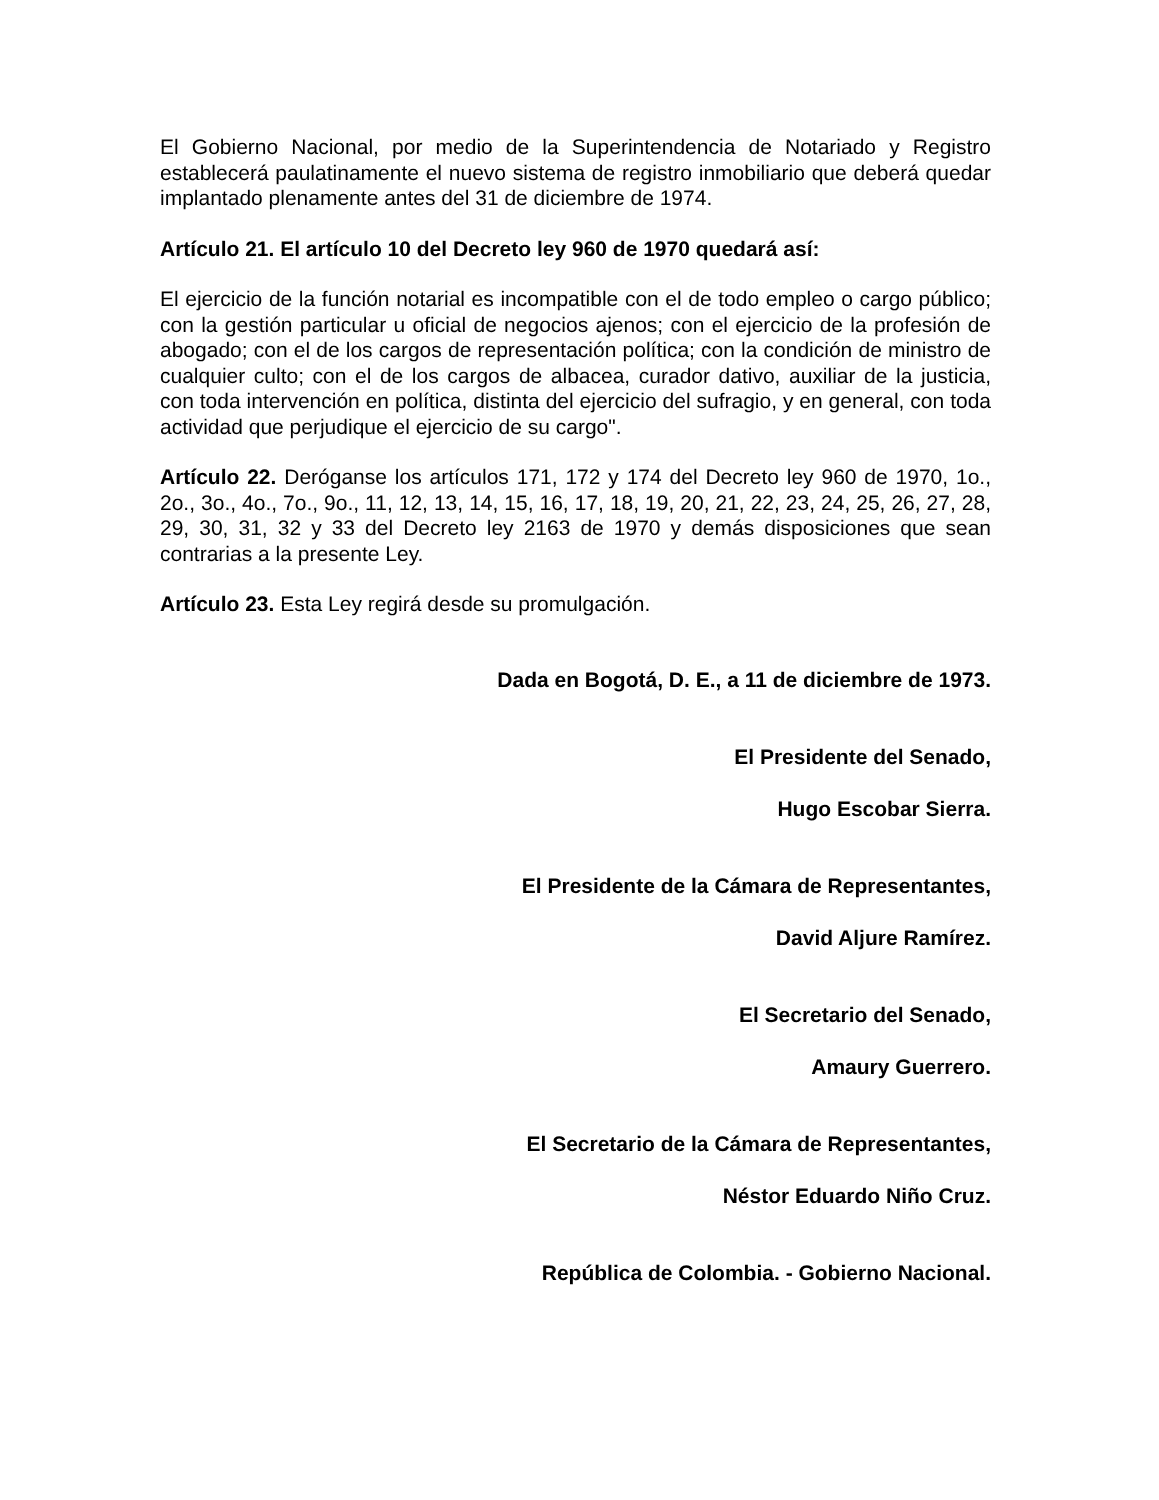El Gobierno Nacional, por medio de la Superintendencia de Notariado y Registro establecerá paulatinamente el nuevo sistema de registro inmobiliario que deberá quedar implantado plenamente antes del 31 de diciembre de 1974.
Artículo 21. El artículo 10 del Decreto ley 960 de 1970 quedará así:
El ejercicio de la función notarial es incompatible con el de todo empleo o cargo público; con la gestión particular u oficial de negocios ajenos; con el ejercicio de la profesión de abogado; con el de los cargos de representación política; con la condición de ministro de cualquier culto; con el de los cargos de albacea, curador dativo, auxiliar de la justicia, con toda intervención en política, distinta del ejercicio del sufragio, y en general, con toda actividad que perjudique el ejercicio de su cargo".
Artículo 22. Deróganse los artículos 171, 172 y 174 del Decreto ley 960 de 1970, 1o., 2o., 3o., 4o., 7o., 9o., 11, 12, 13, 14, 15, 16, 17, 18, 19, 20, 21, 22, 23, 24, 25, 26, 27, 28, 29, 30, 31, 32 y 33 del Decreto ley 2163 de 1970 y demás disposiciones que sean contrarias a la presente Ley.
Artículo 23. Esta Ley regirá desde su promulgación.
Dada en Bogotá, D. E., a 11 de diciembre de 1973.
El Presidente del Senado,
Hugo Escobar Sierra.
El Presidente de la Cámara de Representantes,
David Aljure Ramírez.
El Secretario del Senado,
Amaury Guerrero.
El Secretario de la Cámara de Representantes,
Néstor Eduardo Niño Cruz.
República de Colombia. - Gobierno Nacional.